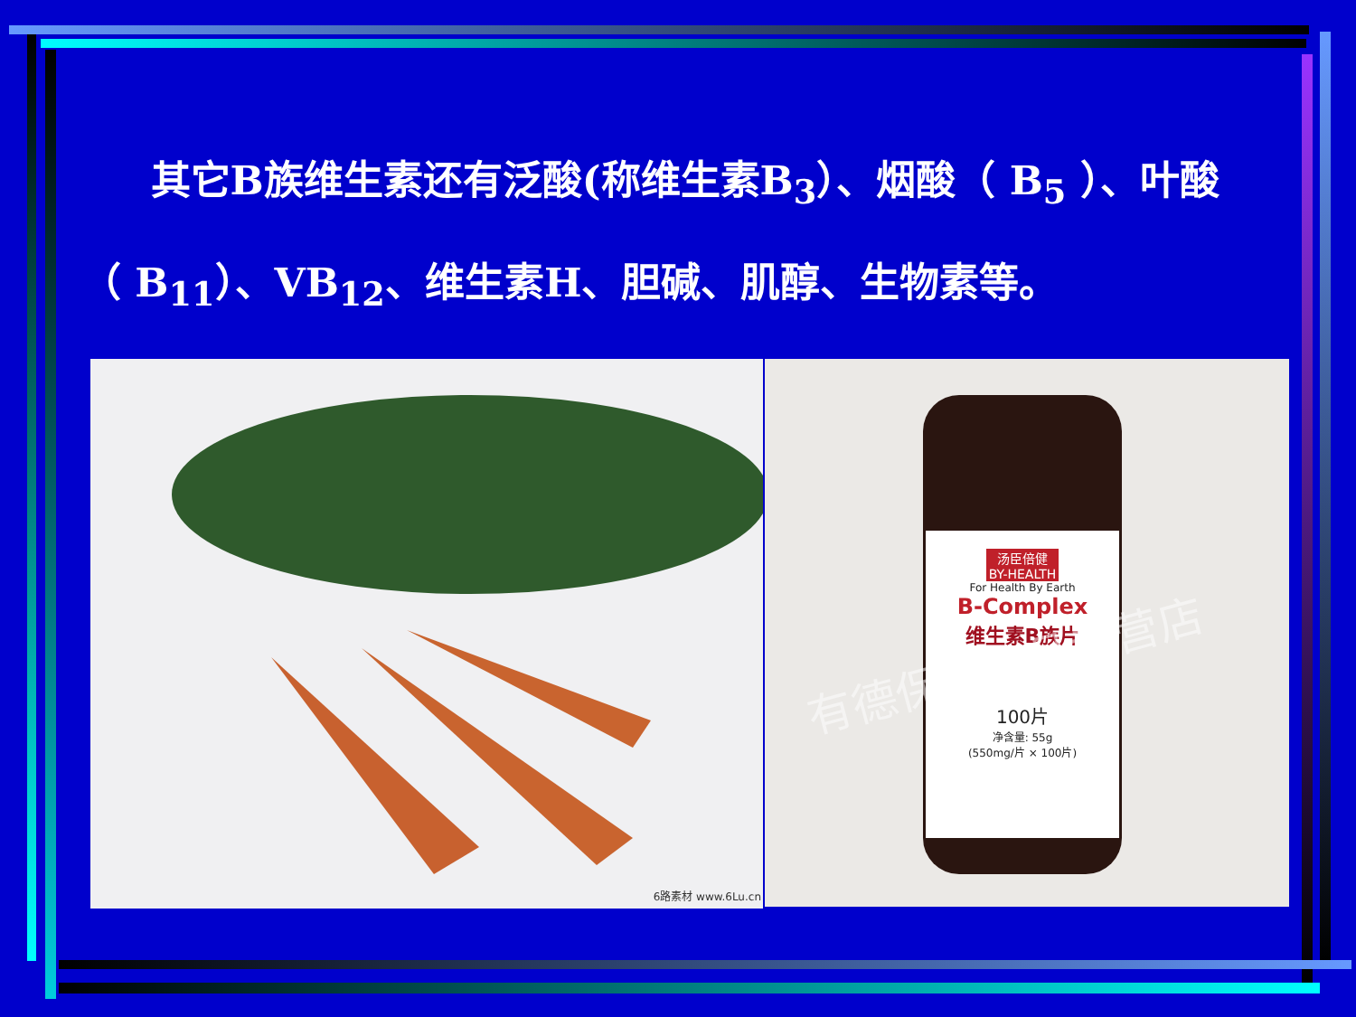其它B族维生素还有泛酸(称维生素B<sub>3</sub>）、烟酸（ B<sub>5</sub> ）、叶酸（ B<sub>11</sub>）、VB<sub>12</sub>、维生素H、胆碱、肌醇、生物素等。
6路素材 www.6Lu.cn
汤臣倍健
BY-HEALTH
For Health By Earth
B-Complex
维生素B族片
100片
净含量: 55g
(550mg/片 × 100片)
有德保健食品专营店